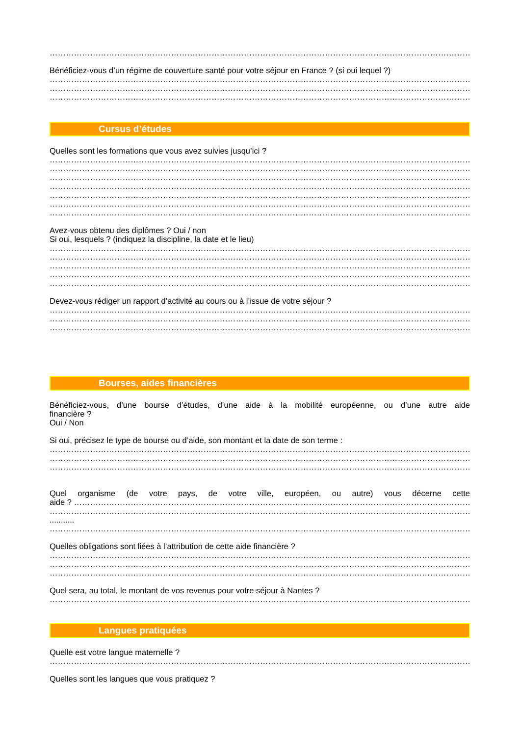……………………………………………………………………………………………………………………………………………
Bénéficiez-vous d’un régime de couverture santé pour votre séjour en France ? (si oui lequel ?)
……………………………………………………………………………………………………………………………………………
……………………………………………………………………………………………………………………………………………
……………………………………………………………………………………………………………………………………………
Cursus d’études
Quelles sont les formations que vous avez suivies jusqu’ici ?
……………………………………………………………………………………………………………………………………………
……………………………………………………………………………………………………………………………………………
……………………………………………………………………………………………………………………………………………
……………………………………………………………………………………………………………………………………………
……………………………………………………………………………………………………………………………………………
……………………………………………………………………………………………………………………………………………
……………………………………………………………………………………………………………………………………………
Avez-vous obtenu des diplômes ? Oui / non
Si oui, lesquels ? (indiquez la discipline, la date et le lieu)
……………………………………………………………………………………………………………………………………………
……………………………………………………………………………………………………………………………………………
……………………………………………………………………………………………………………………………………………
……………………………………………………………………………………………………………………………………………
……………………………………………………………………………………………………………………………………………
Devez-vous rédiger un rapport d’activité au cours ou à l’issue de votre séjour ?
……………………………………………………………………………………………………………………………………………
……………………………………………………………………………………………………………………………………………
……………………………………………………………………………………………………………………………………………
Bourses, aides financières
Bénéficiez-vous, d’une bourse d’études, d’une aide à la mobilité européenne, ou d’une autre aide
financière ?
Oui / Non
Si oui, précisez le type de bourse ou d’aide, son montant et la date de son terme :
……………………………………………………………………………………………………………………………………………
……………………………………………………………………………………………………………………………………………
……………………………………………………………………………………………………………………………………………
Quel organisme (de votre pays, de votre ville, européen, ou autre) vous décerne cette
aide ? ……………………………………………………………………………………………………………………………………………
……………………………………………………………………………………………………………………………………………
...........
……………………………………………………………………………………………………………………………………………
Quelles obligations sont liées à l’attribution de cette aide financière ?
……………………………………………………………………………………………………………………………………………
……………………………………………………………………………………………………………………………………………
……………………………………………………………………………………………………………………………………………
Quel sera, au total, le montant de vos revenus pour votre séjour à Nantes ?
……………………………………………………………………………………………………………………………………………
Langues pratiquées
Quelle est votre langue maternelle ?
……………………………………………………………………………………………………………………………………………
Quelles sont les langues que vous pratiquez ?